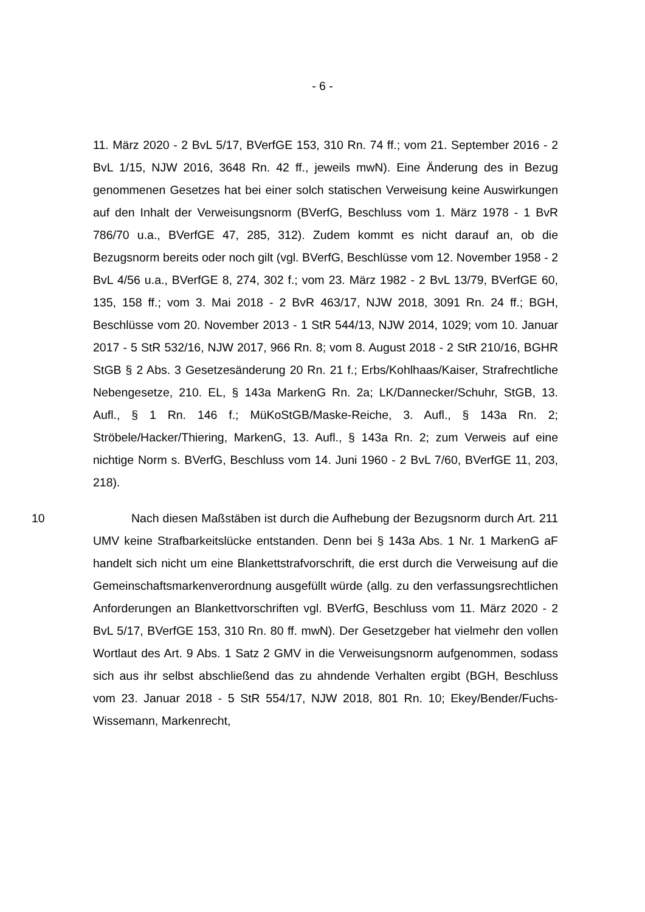- 6 -
11. März 2020 - 2 BvL 5/17, BVerfGE 153, 310 Rn. 74 ff.; vom 21. September 2016 - 2 BvL 1/15, NJW 2016, 3648 Rn. 42 ff., jeweils mwN). Eine Änderung des in Bezug genommenen Gesetzes hat bei einer solch statischen Verweisung keine Auswirkungen auf den Inhalt der Verweisungsnorm (BVerfG, Beschluss vom 1. März 1978 - 1 BvR 786/70 u.a., BVerfGE 47, 285, 312). Zudem kommt es nicht darauf an, ob die Bezugsnorm bereits oder noch gilt (vgl. BVerfG, Beschlüsse vom 12. November 1958 - 2 BvL 4/56 u.a., BVerfGE 8, 274, 302 f.; vom 23. März 1982 - 2 BvL 13/79, BVerfGE 60, 135, 158 ff.; vom 3. Mai 2018 - 2 BvR 463/17, NJW 2018, 3091 Rn. 24 ff.; BGH, Beschlüsse vom 20. November 2013 - 1 StR 544/13, NJW 2014, 1029; vom 10. Januar 2017 - 5 StR 532/16, NJW 2017, 966 Rn. 8; vom 8. August 2018 - 2 StR 210/16, BGHR StGB § 2 Abs. 3 Gesetzesänderung 20 Rn. 21 f.; Erbs/Kohlhaas/Kaiser, Strafrechtliche Nebengesetze, 210. EL, § 143a MarkenG Rn. 2a; LK/Dannecker/Schuhr, StGB, 13. Aufl., § 1 Rn. 146 f.; MüKoStGB/Maske-Reiche, 3. Aufl., § 143a Rn. 2; Ströbele/Hacker/Thiering, MarkenG, 13. Aufl., § 143a Rn. 2; zum Verweis auf eine nichtige Norm s. BVerfG, Beschluss vom 14. Juni 1960 - 2 BvL 7/60, BVerfGE 11, 203, 218).
10 Nach diesen Maßstäben ist durch die Aufhebung der Bezugsnorm durch Art. 211 UMV keine Strafbarkeitslücke entstanden. Denn bei § 143a Abs. 1 Nr. 1 MarkenG aF handelt sich nicht um eine Blankettstrafvorschrift, die erst durch die Verweisung auf die Gemeinschaftsmarkenverordnung ausgefüllt würde (allg. zu den verfassungsrechtlichen Anforderungen an Blankettvorschriften vgl. BVerfG, Beschluss vom 11. März 2020 - 2 BvL 5/17, BVerfGE 153, 310 Rn. 80 ff. mwN). Der Gesetzgeber hat vielmehr den vollen Wortlaut des Art. 9 Abs. 1 Satz 2 GMV in die Verweisungsnorm aufgenommen, sodass sich aus ihr selbst abschließend das zu ahndende Verhalten ergibt (BGH, Beschluss vom 23. Januar 2018 - 5 StR 554/17, NJW 2018, 801 Rn. 10; Ekey/Bender/Fuchs-Wissemann, Markenrecht,